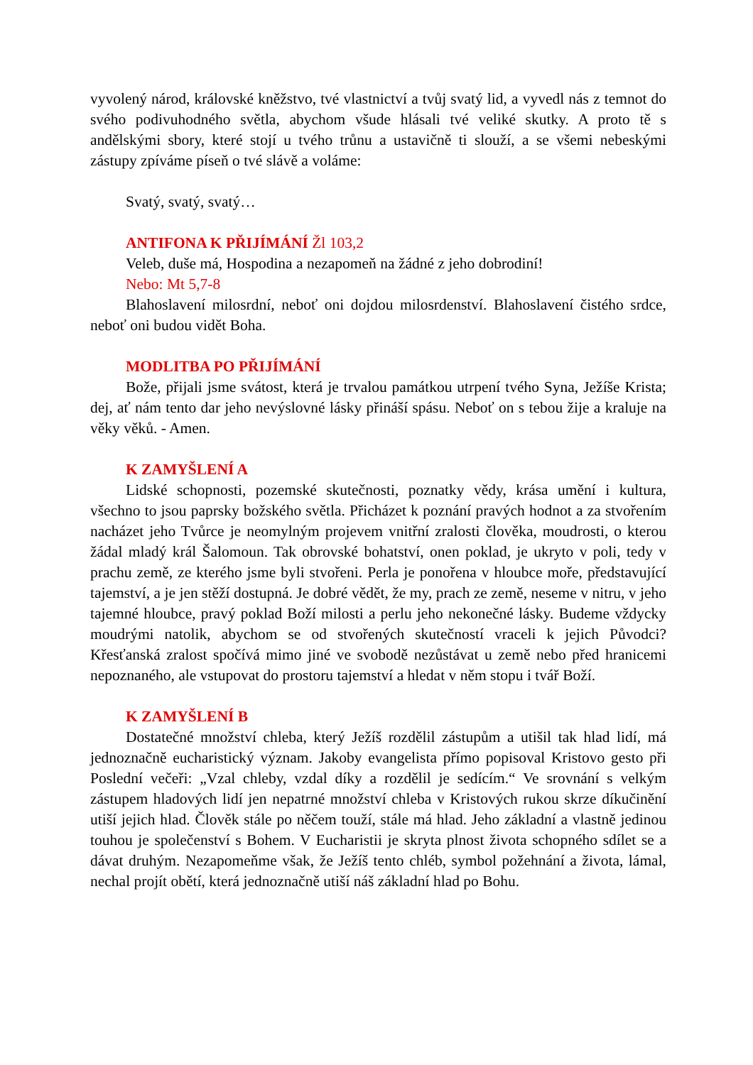vyvolený národ, královské kněžstvo, tvé vlastnictví a tvůj svatý lid, a vyvedl nás z temnot do svého podivuhodného světla, abychom všude hlásali tvé veliké skutky. A proto tě s andělskými sbory, které stojí u tvého trůnu a ustavičně ti slouží, a se všemi nebeskými zástupy zpíváme píseň o tvé slávě a voláme:
Svatý, svatý, svatý…
ANTIFONA K PŘIJÍMÁNÍ Žl 103,2
Veleb, duše má, Hospodina a nezapomeň na žádné z jeho dobrodiní!
Nebo: Mt 5,7-8
Blahoslavení milosrdní, neboť oni dojdou milosrdenství. Blahoslavení čistého srdce, neboť oni budou vidět Boha.
MODLITBA PO PŘIJÍMÁNÍ
Bože, přijali jsme svátost, která je trvalou památkou utrpení tvého Syna, Ježíše Krista; dej, ať nám tento dar jeho nevýslovné lásky přináší spásu. Neboť on s tebou žije a kraluje na věky věků. - Amen.
K ZAMYŠLENÍ A
Lidské schopnosti, pozemské skutečnosti, poznatky vědy, krása umění i kultura, všechno to jsou paprsky božského světla. Přicházet k poznání pravých hodnot a za stvořením nacházet jeho Tvůrce je neomylným projevem vnitřní zralosti člověka, moudrosti, o kterou žádal mladý král Šalomoun. Tak obrovské bohatství, onen poklad, je ukryto v poli, tedy v prachu země, ze kterého jsme byli stvořeni. Perla je ponořena v hloubce moře, představující tajemství, a je jen stěží dostupná. Je dobré vědět, že my, prach ze země, neseme v nitru, v jeho tajemné hloubce, pravý poklad Boží milosti a perlu jeho nekonečné lásky. Budeme vždycky moudrými natolik, abychom se od stvořených skutečností vraceli k jejich Původci? Křesťanská zralost spočívá mimo jiné ve svobodě nezůstávat u země nebo před hranicemi nepoznaného, ale vstupovat do prostoru tajemství a hledat v něm stopu i tvář Boží.
K ZAMYŠLENÍ B
Dostatečné množství chleba, který Ježíš rozdělil zástupům a utišil tak hlad lidí, má jednoznačně eucharistický význam. Jakoby evangelista přímo popisoval Kristovo gesto při Poslední večeři: „Vzal chleby, vzdal díky a rozdělil je sedícím.“ Ve srovnání s velkým zástupem hladových lidí jen nepatrné množství chleba v Kristových rukou skrze díkučinění utiší jejich hlad. Člověk stále po něčem touží, stále má hlad. Jeho základní a vlastně jedinou touhou je společenství s Bohem. V Eucharistii je skryta plnost života schopného sdílet se a dávat druhým. Nezapomeňme však, že Ježíš tento chléb, symbol požehnání a života, lámal, nechal projít obětí, která jednoznačně utiší náš základní hlad po Bohu.